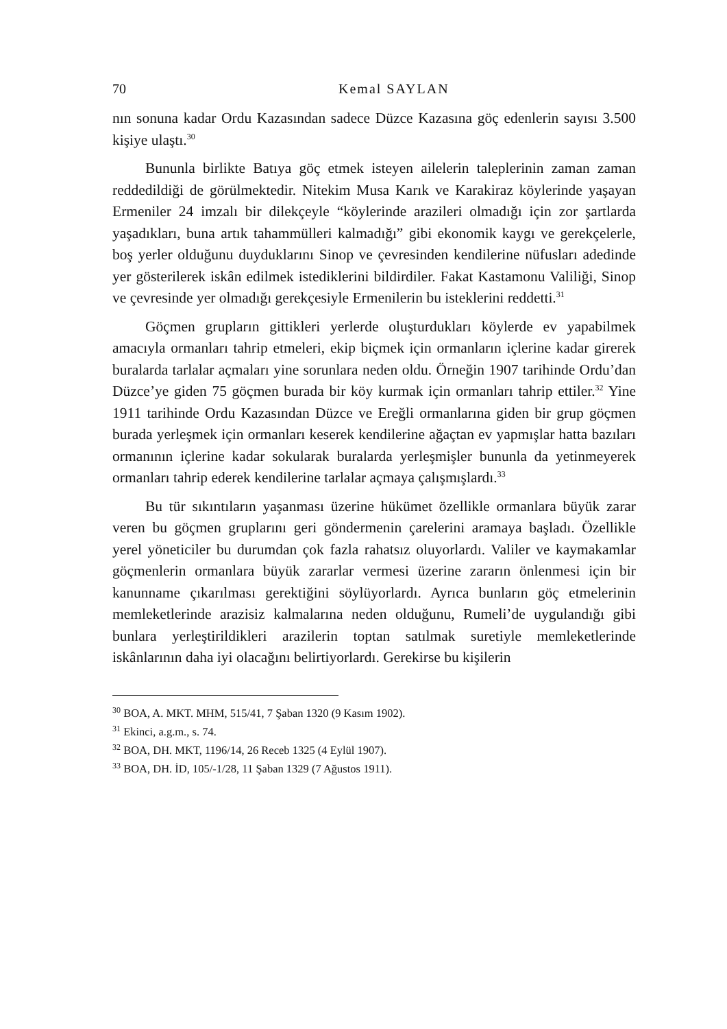70 Kemal SAYLAN
nın sonuna kadar Ordu Kazasından sadece Düzce Kazasına göç edenlerin sayısı 3.500 kişiye ulaştı.<sup>30</sup>
Bununla birlikte Batıya göç etmek isteyen ailelerin taleplerinin zaman zaman reddedildiği de görülmektedir. Nitekim Musa Karık ve Karakiraz köylerinde yaşayan Ermeniler 24 imzalı bir dilekçeyle “köylerinde arazileri olmadığı için zor şartlarda yaşadıkları, buna artık tahammülleri kalmadığı” gibi ekonomik kaygı ve gerekçelerle, boş yerler olduğunu duydukların­ı Sinop ve çevresinden kendilerine nüfusları adedinde yer gösterilerek iskân edilmek istediklerini bildirdiler. Fakat Kastamonu Valiliği, Sinop ve çevresinde yer olmadığı gerekçesiyle Ermenilerin bu isteklerini reddetti.<sup>31</sup>
Göçmen grupların gittikleri yerlerde oluşturdukları köylerde ev yapabilmek amacıyla ormanları tahrip etmeleri, ekip biçmek için ormanların içlerine kadar girerek buralarda tarlalar açmaları yine sorunlara neden oldu. Örneğin 1907 tarihinde Ordu’dan Düzce’ye giden 75 göçmen burada bir köy kurmak için ormanları tahrip ettiler.<sup>32</sup> Yine 1911 tarihinde Ordu Kazasından Düzce ve Ereğli ormanlarına giden bir grup göçmen burada yerleşmek için ormanları keserek kendilerine ağaçtan ev yapmışlar hatta bazıları ormanının içlerine kadar sokularak buralarda yerleşmişler bununla da yetinmeyerek ormanları tahrip ederek kendilerine tarlalar açmaya çalışmışlardı.<sup>33</sup>
Bu tür sıkıntıların yaşanması üzerine hükümet özellikle ormanlara büyük zarar veren bu göçmen gruplarını geri göndermenin çarelerini aramaya başladı. Özellikle yerel yöneticiler bu durumdan çok fazla rahatsız oluyorlardı. Valiler ve kaymakamlar göçmenlerin ormanlara büyük zararlar vermesi üzerine zararın önlenmesi için bir kanunname çıkarılması gerektiğini söylüyorlardı. Ayrıca bunların göç etmelerinin memleketlerinde arazisiz kalmalarına neden olduğunu, Rumeli’de uygulandığı gibi bunlara yerleştirildikleri arazilerin toptan satılmak suretiyle memleketlerinde iskânlarının daha iyi olacağını belirtiyorlardı. Gerekirse bu kişilerin
<sup>30</sup> BOA, A. MKT. MHM, 515/41, 7 Şaban 1320 (9 Kasım 1902).
<sup>31</sup> Ekinci, a.g.m., s. 74.
<sup>32</sup> BOA, DH. MKT, 1196/14, 26 Receb 1325 (4 Eylül 1907).
<sup>33</sup> BOA, DH. İD, 105/-1/28, 11 Şaban 1329 (7 Ağustos 1911).